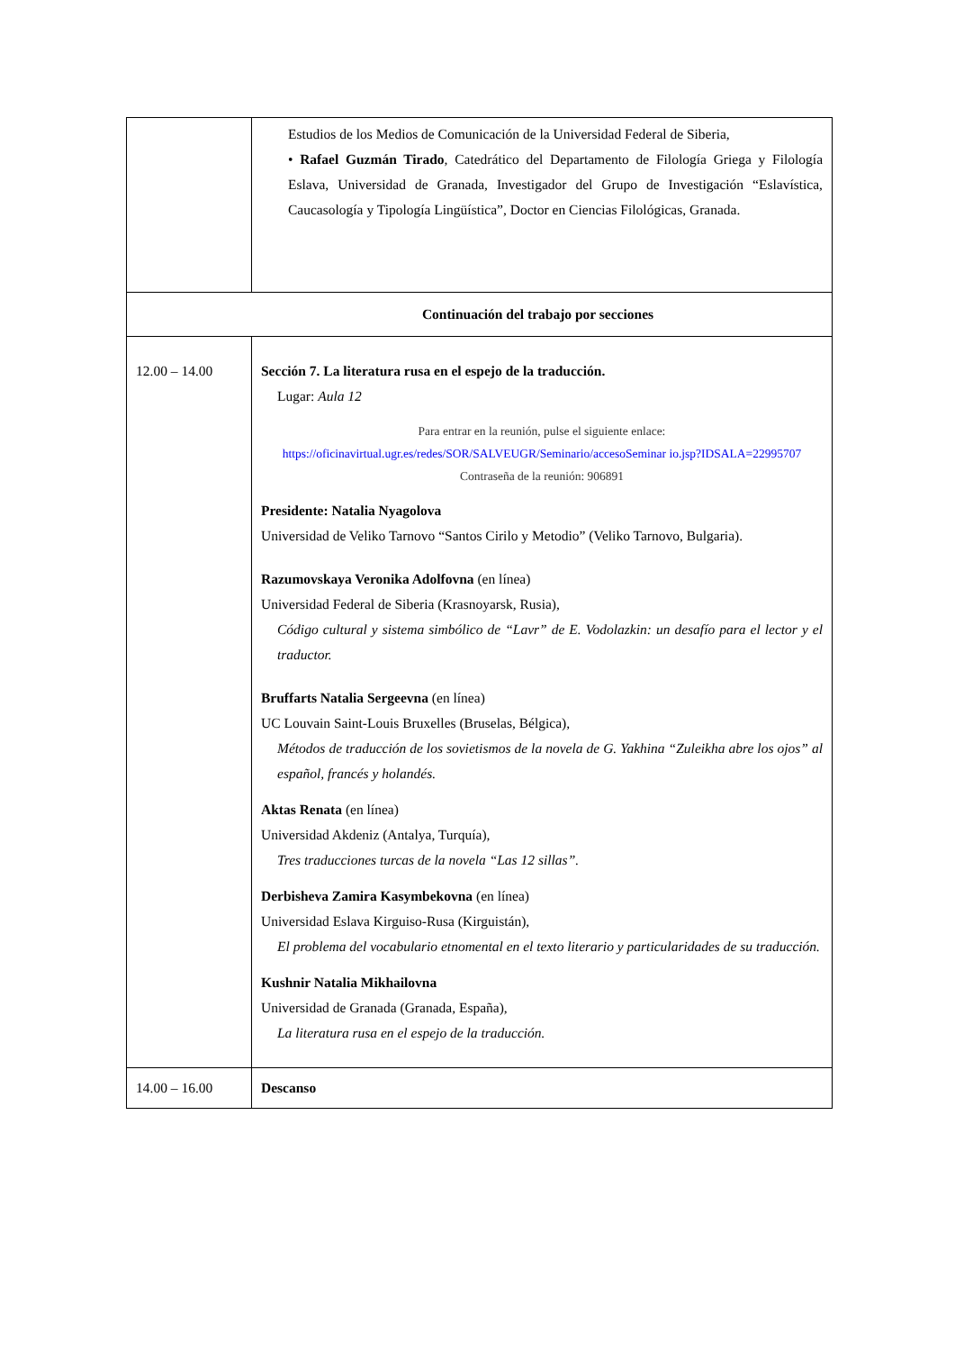| | Estudios de los Medios de Comunicación de la Universidad Federal de Siberia, • Rafael Guzmán Tirado , Catedrático del Departamento de Filología Griega y Filología Eslava, Universidad de Granada, Investigador del Grupo de Investigación “Eslavística, Caucasología y Tipología Lingüística”, Doctor en Ciencias Filológicas, Granada. |
| Continuación del trabajo por secciones | |
| 12.00 – 14.00 | Sección 7. La literatura rusa en el espejo de la traducción. Lugar: Aula 12 Para entrar en la reunión, pulse el siguiente enlace: https://oficinavirtual.ugr.es/redes/SOR/SALVEUGR/Seminario/accesoSeminar io.jsp?IDSALA=22995707 Contraseña de la reunión: 906891 Presidente: Natalia Nyagolova Universidad de Veliko Tarnovo “Santos Cirilo y Metodio” (Veliko Tarnovo, Bulgaria). Razumovskaya Veronika Adolfovna (en línea) Universidad Federal de Siberia (Krasnoyarsk, Rusia), Código cultural y sistema simbólico de “Lavr” de E. Vodolazkin: un desafío para el lector y el traductor. Bruffarts Natalia Sergeevna (en línea) UC Louvain Saint-Louis Bruxelles (Bruselas, Bélgica), Métodos de traducción de los sovietismos de la novela de G. Yakhina “Zuleikha abre los ojos” al español, francés y holandés. Aktas Renata (en línea) Universidad Akdeniz (Antalya, Turquía), Tres traducciones turcas de la novela “Las 12 sillas”. Derbisheva Zamira Kasymbekovna (en línea) Universidad Eslava Kirguiso-Rusa (Kirguistán), El problema del vocabulario etnomental en el texto literario y particularidades de su traducción. Kushnir Natalia Mikhailovna Universidad de Granada (Granada, España), La literatura rusa en el espejo de la traducción. |
| 14.00 – 16.00 | Descanso |